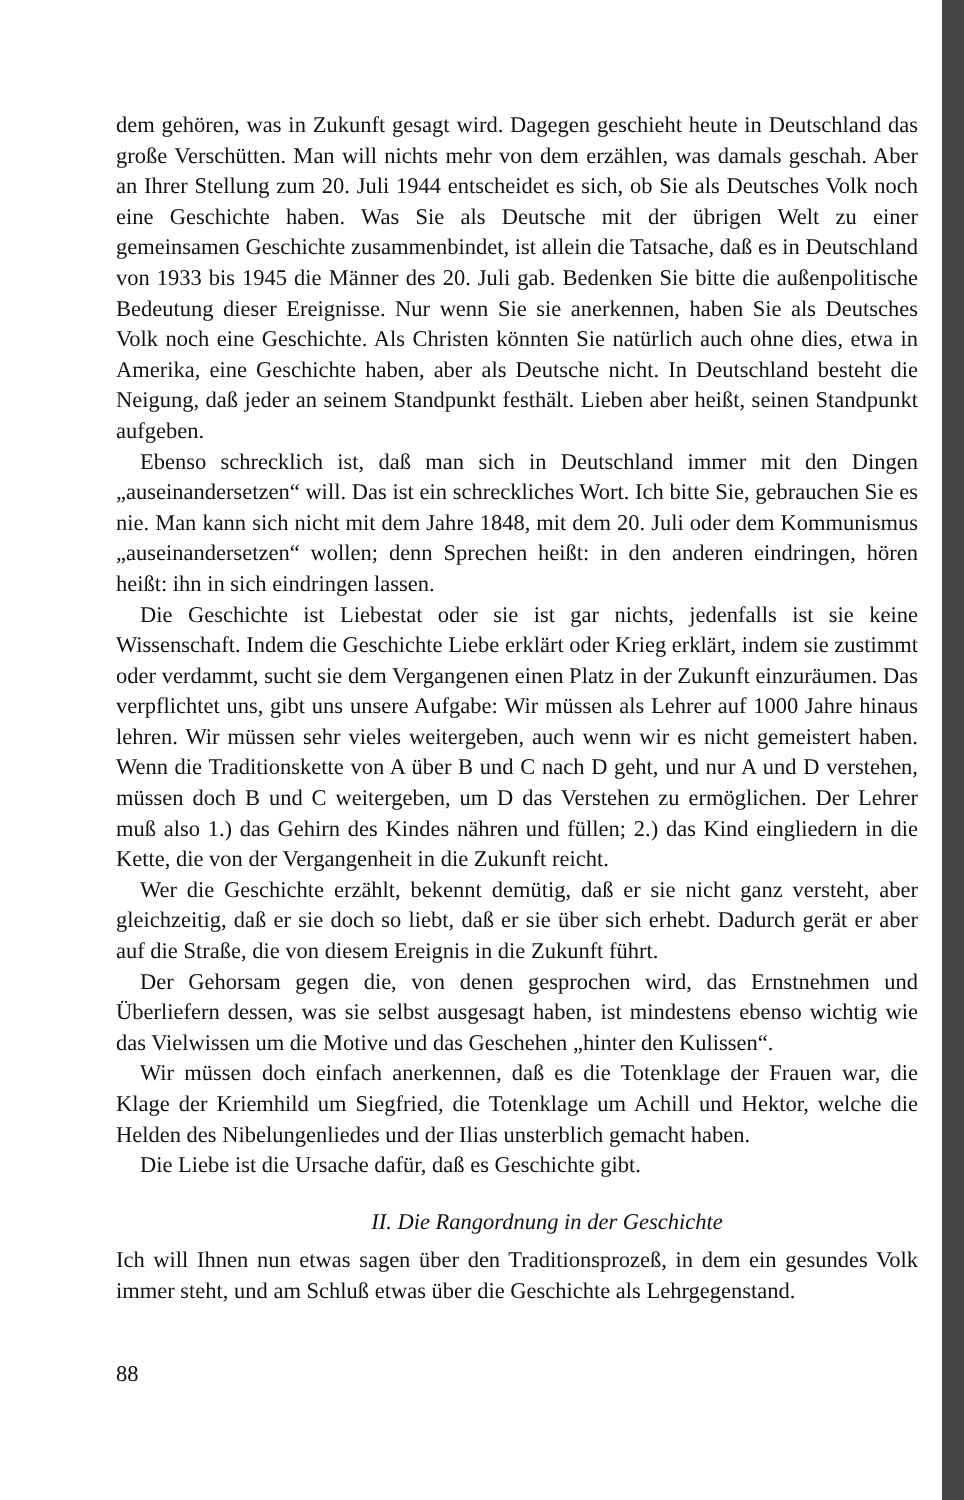dem gehören, was in Zukunft gesagt wird. Dagegen geschieht heute in Deutschland das große Verschütten. Man will nichts mehr von dem erzählen, was damals geschah. Aber an Ihrer Stellung zum 20. Juli 1944 entscheidet es sich, ob Sie als Deutsches Volk noch eine Geschichte haben. Was Sie als Deutsche mit der übrigen Welt zu einer gemeinsamen Geschichte zusammenbindet, ist allein die Tatsache, daß es in Deutschland von 1933 bis 1945 die Männer des 20. Juli gab. Bedenken Sie bitte die außenpolitische Bedeutung dieser Ereignisse. Nur wenn Sie sie anerkennen, haben Sie als Deutsches Volk noch eine Geschichte. Als Christen könnten Sie natürlich auch ohne dies, etwa in Amerika, eine Geschichte haben, aber als Deutsche nicht. In Deutschland besteht die Neigung, daß jeder an seinem Standpunkt festhält. Lieben aber heißt, seinen Standpunkt aufgeben.
Ebenso schrecklich ist, daß man sich in Deutschland immer mit den Dingen „auseinandersetzen“ will. Das ist ein schreckliches Wort. Ich bitte Sie, gebrauchen Sie es nie. Man kann sich nicht mit dem Jahre 1848, mit dem 20. Juli oder dem Kommunismus „auseinandersetzen“ wollen; denn Sprechen heißt: in den anderen eindringen, hören heißt: ihn in sich eindringen lassen.
Die Geschichte ist Liebestat oder sie ist gar nichts, jedenfalls ist sie keine Wissenschaft. Indem die Geschichte Liebe erklärt oder Krieg erklärt, indem sie zustimmt oder verdammt, sucht sie dem Vergangenen einen Platz in der Zukunft einzuräumen. Das verpflichtet uns, gibt uns unsere Aufgabe: Wir müssen als Lehrer auf 1000 Jahre hinaus lehren. Wir müssen sehr vieles weitergeben, auch wenn wir es nicht gemeistert haben. Wenn die Traditionskette von A über B und C nach D geht, und nur A und D verstehen, müssen doch B und C weitergeben, um D das Verstehen zu ermöglichen. Der Lehrer muß also 1.) das Gehirn des Kindes nähren und füllen; 2.) das Kind eingliedern in die Kette, die von der Vergangenheit in die Zukunft reicht.
Wer die Geschichte erzählt, bekennt demütig, daß er sie nicht ganz versteht, aber gleichzeitig, daß er sie doch so liebt, daß er sie über sich erhebt. Dadurch gerät er aber auf die Straße, die von diesem Ereignis in die Zukunft führt.
Der Gehorsam gegen die, von denen gesprochen wird, das Ernstnehmen und Überliefern dessen, was sie selbst ausgesagt haben, ist mindestens ebenso wichtig wie das Vielwissen um die Motive und das Geschehen „hinter den Kulissen“.
Wir müssen doch einfach anerkennen, daß es die Totenklage der Frauen war, die Klage der Kriemhild um Siegfried, die Totenklage um Achill und Hektor, welche die Helden des Nibelungenliedes und der Ilias unsterblich gemacht haben.
Die Liebe ist die Ursache dafür, daß es Geschichte gibt.
II. Die Rangordnung in der Geschichte
Ich will Ihnen nun etwas sagen über den Traditionsprozeß, in dem ein gesundes Volk immer steht, und am Schluß etwas über die Geschichte als Lehrgegenstand.
88